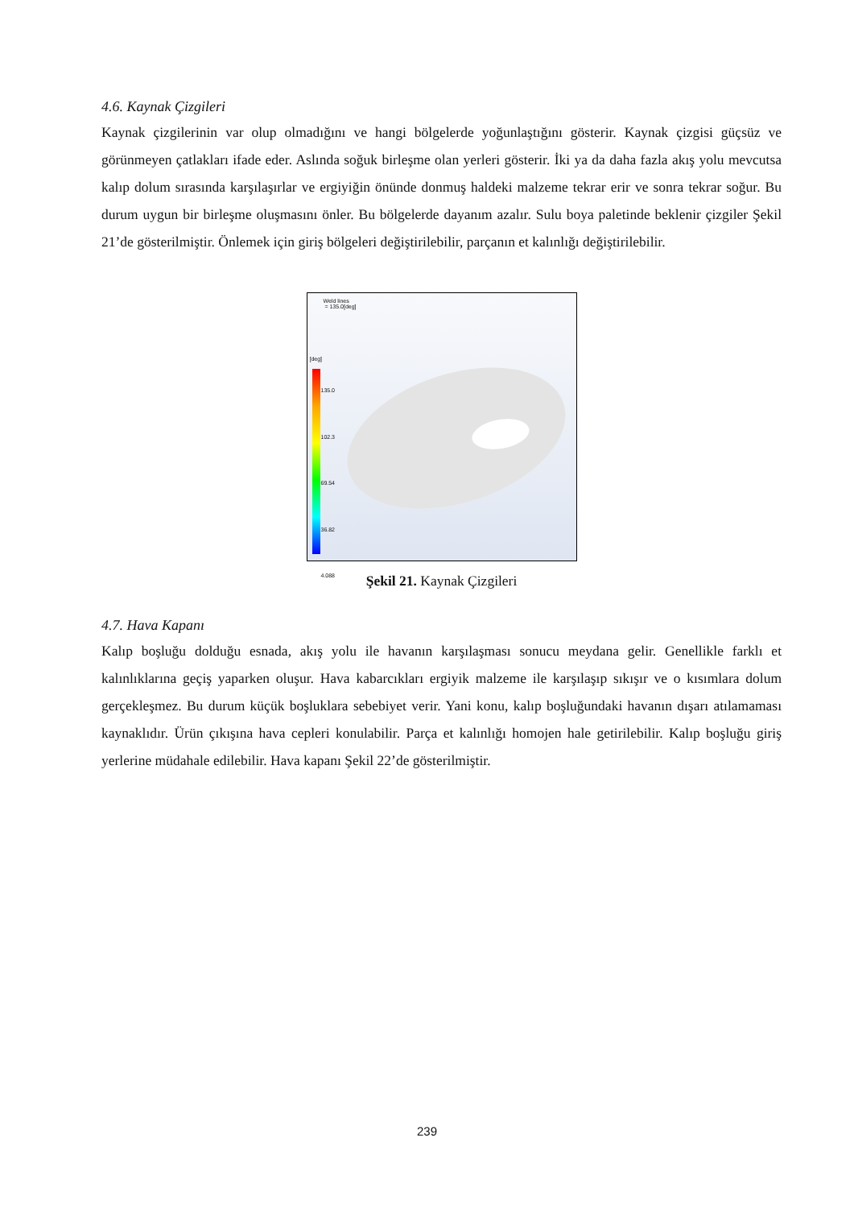4.6. Kaynak Çizgileri
Kaynak çizgilerinin var olup olmadığını ve hangi bölgelerde yoğunlaştığını gösterir. Kaynak çizgisi güçsüz ve görünmeyen çatlakları ifade eder. Aslında soğuk birleşme olan yerleri gösterir. İki ya da daha fazla akış yolu mevcutsa kalıp dolum sırasında karşılaşırlar ve ergiyiğin önünde donmuş haldeki malzeme tekrar erir ve sonra tekrar soğur. Bu durum uygun bir birleşme oluşmasını önler. Bu bölgelerde dayanım azalır. Sulu boya paletinde beklenir çizgiler Şekil 21’de gösterilmiştir. Önlemek için giriş bölgeleri değiştirilebilir, parçanın et kalınlığı değiştirilebilir.
Weld lines
= 135.0[deg]
[deg]
135.0
102.3
69.54
36.82
4.088
Şekil 21. Kaynak Çizgileri
4.7. Hava Kapanı
Kalıp boşluğu dolduğu esnada, akış yolu ile havanın karşılaşması sonucu meydana gelir. Genellikle farklı et kalınlıklarına geçiş yaparken oluşur. Hava kabarcıkları ergiyik malzeme ile karşılaşıp sıkışır ve o kısımlara dolum gerçekleşmez. Bu durum küçük boşluklara sebebiyet verir. Yani konu, kalıp boşluğundaki havanın dışarı atılamaması kaynaklıdır. Ürün çıkışına hava cepleri konulabilir. Parça et kalınlığı homojen hale getirilebilir. Kalıp boşluğu giriş yerlerine müdahale edilebilir. Hava kapanı Şekil 22’de gösterilmiştir.
239